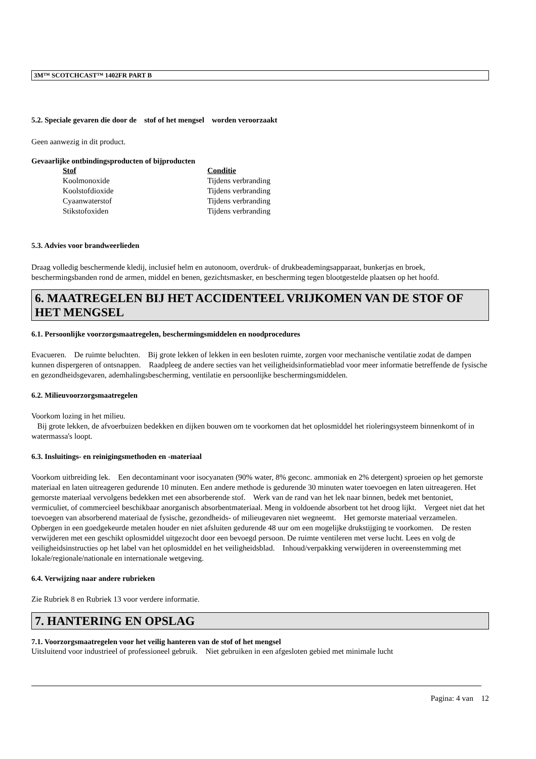3M™ SCOTCHCAST™ 1402FR PART B
5.2. Speciale gevaren die door de stof of het mengsel worden veroorzaakt
Geen aanwezig in dit product.
Gevaarlijke ontbindingsproducten of bijproducten
| Stof | Conditie |
| --- | --- |
| Koolmonoxide | Tijdens verbranding |
| Koolstofdioxide | Tijdens verbranding |
| Cyaanwaterstof | Tijdens verbranding |
| Stikstofoxiden | Tijdens verbranding |
5.3. Advies voor brandweerlieden
Draag volledig beschermende kledij, inclusief helm en autonoom, overdruk- of drukbeademingsapparaat, bunkerjas en broek, beschermingsbanden rond de armen, middel en benen, gezichtsmasker, en bescherming tegen blootgestelde plaatsen op het hoofd.
6. MAATREGELEN BIJ HET ACCIDENTEEL VRIJKOMEN VAN DE STOF OF HET MENGSEL
6.1. Persoonlijke voorzorgsmaatregelen, beschermingsmiddelen en noodprocedures
Evacueren. De ruimte beluchten. Bij grote lekken of lekken in een besloten ruimte, zorgen voor mechanische ventilatie zodat de dampen kunnen dispergeren of ontsnappen. Raadpleeg de andere secties van het veiligheidsinformatieblad voor meer informatie betreffende de fysische en gezondheidsgevaren, ademhalingsbescherming, ventilatie en persoonlijke beschermingsmiddelen.
6.2. Milieuvoorzorgsmaatregelen
Voorkom lozing in het milieu.
Bij grote lekken, de afvoerbuizen bedekken en dijken bouwen om te voorkomen dat het oplosmiddel het rioleringsysteem binnenkomt of in watermassa's loopt.
6.3. Insluitings- en reinigingsmethoden en -materiaal
Voorkom uitbreiding lek. Een decontaminant voor isocyanaten (90% water, 8% geconc. ammoniak en 2% detergent) sproeien op het gemorste materiaal en laten uitreageren gedurende 10 minuten. Een andere methode is gedurende 30 minuten water toevoegen en laten uitreageren. Het gemorste materiaal vervolgens bedekken met een absorberende stof. Werk van de rand van het lek naar binnen, bedek met bentoniet, vermiculiet, of commercieel beschikbaar anorganisch absorbentmateriaal. Meng in voldoende absorbent tot het droog lijkt. Vergeet niet dat het toevoegen van absorberend materiaal de fysische, gezondheids- of milieugevaren niet wegneemt. Het gemorste materiaal verzamelen. Opbergen in een goedgekeurde metalen houder en niet afsluiten gedurende 48 uur om een mogelijke drukstijging te voorkomen. De resten verwijderen met een geschikt oplosmiddel uitgezocht door een bevoegd persoon. De ruimte ventileren met verse lucht. Lees en volg de veiligheidsinstructies op het label van het oplosmiddel en het veiligheidsblad. Inhoud/verpakking verwijderen in overeenstemming met lokale/regionale/nationale en internationale wetgeving.
6.4. Verwijzing naar andere rubrieken
Zie Rubriek 8 en Rubriek 13 voor verdere informatie.
7. HANTERING EN OPSLAG
7.1. Voorzorgsmaatregelen voor het veilig hanteren van de stof of het mengsel
Uitsluitend voor industrieel of professioneel gebruik. Niet gebruiken in een afgesloten gebied met minimale lucht
Pagina: 4 van 12